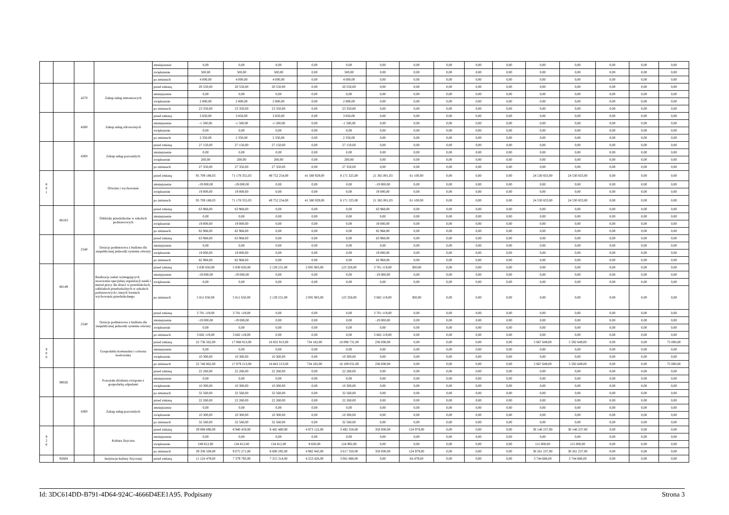| | | | | zmniejszenie | 0,00 | 0,00 | 0,00 | 0,00 | 0,00 | 0,00 | 0,00 | 0,00 | 0,00 | 0,00 | 0,00 | 0,00 | 0,00 | 0,00 | 0,00 |
| | | | | zwiększenie | 500,00 | 500,00 | 500,00 | 0,00 | 500,00 | 0,00 | 0,00 | 0,00 | 0,00 | 0,00 | 0,00 | 0,00 | 0,00 | 0,00 | 0,00 |
| | | | | po zmianach | 4 000,00 | 4 000,00 | 4 000,00 | 0,00 | 4 000,00 | 0,00 | 0,00 | 0,00 | 0,00 | 0,00 | 0,00 | 0,00 | 0,00 | 0,00 | 0,00 |
| | | 4270 | Zakup usług remontowych | przed zmianą | 20 550,00 | 20 550,00 | 20 550,00 | 0,00 | 20 550,00 | 0,00 | 0,00 | 0,00 | 0,00 | 0,00 | 0,00 | 0,00 | 0,00 | 0,00 | 0,00 |
| | | | | zmniejszenie | 0,00 | 0,00 | 0,00 | 0,00 | 0,00 | 0,00 | 0,00 | 0,00 | 0,00 | 0,00 | 0,00 | 0,00 | 0,00 | 0,00 | 0,00 |
| | | | | zwiększenie | 2 800,00 | 2 800,00 | 2 800,00 | 0,00 | 2 800,00 | 0,00 | 0,00 | 0,00 | 0,00 | 0,00 | 0,00 | 0,00 | 0,00 | 0,00 | 0,00 |
| | | | | po zmianach | 23 350,00 | 23 350,00 | 23 350,00 | 0,00 | 23 350,00 | 0,00 | 0,00 | 0,00 | 0,00 | 0,00 | 0,00 | 0,00 | 0,00 | 0,00 | 0,00 |
| | | 4280 | Zakup usług zdrowotnych | przed zmianą | 3 850,00 | 3 850,00 | 3 850,00 | 0,00 | 3 850,00 | 0,00 | 0,00 | 0,00 | 0,00 | 0,00 | 0,00 | 0,00 | 0,00 | 0,00 | 0,00 |
| | | | | zmniejszenie | -1 500,00 | -1 500,00 | -1 500,00 | 0,00 | -1 500,00 | 0,00 | 0,00 | 0,00 | 0,00 | 0,00 | 0,00 | 0,00 | 0,00 | 0,00 | 0,00 |
| | | | | zwiększenie | 0,00 | 0,00 | 0,00 | 0,00 | 0,00 | 0,00 | 0,00 | 0,00 | 0,00 | 0,00 | 0,00 | 0,00 | 0,00 | 0,00 | 0,00 |
| | | | | po zmianach | 2 350,00 | 2 350,00 | 2 350,00 | 0,00 | 2 350,00 | 0,00 | 0,00 | 0,00 | 0,00 | 0,00 | 0,00 | 0,00 | 0,00 | 0,00 | 0,00 |
| | | 4300 | Zakup usług pozostałych | przed zmianą | 27 150,00 | 27 150,00 | 27 150,00 | 0,00 | 27 150,00 | 0,00 | 0,00 | 0,00 | 0,00 | 0,00 | 0,00 | 0,00 | 0,00 | 0,00 | 0,00 |
| | | | | zmniejszenie | 0,00 | 0,00 | 0,00 | 0,00 | 0,00 | 0,00 | 0,00 | 0,00 | 0,00 | 0,00 | 0,00 | 0,00 | 0,00 | 0,00 | 0,00 |
| | | | | zwiększenie | 200,00 | 200,00 | 200,00 | 0,00 | 200,00 | 0,00 | 0,00 | 0,00 | 0,00 | 0,00 | 0,00 | 0,00 | 0,00 | 0,00 | 0,00 |
| | | | | po zmianach | 27 350,00 | 27 350,00 | 27 350,00 | 0,00 | 27 350,00 | 0,00 | 0,00 | 0,00 | 0,00 | 0,00 | 0,00 | 0,00 | 0,00 | 0,00 | 0,00 |
| 8 0 1 | | | Oświata i wychowanie | przed zmianą | 95 709 188,03 | 71 178 355,03 | 49 752 254,00 | 41 580 929,00 | 8 171 325,00 | 21 365 001,03 | 61 100,00 | 0,00 | 0,00 | 0,00 | 24 530 833,00 | 24 530 833,00 | 0,00 | 0,00 | 0,00 |
| | | | | zmniejszenie | -19 000,00 | -19 000,00 | 0,00 | 0,00 | 0,00 | -19 000,00 | 0,00 | 0,00 | 0,00 | 0,00 | 0,00 | 0,00 | 0,00 | 0,00 | 0,00 |
| | | | | zwiększenie | 19 000,00 | 19 000,00 | 0,00 | 0,00 | 0,00 | 19 000,00 | 0,00 | 0,00 | 0,00 | 0,00 | 0,00 | 0,00 | 0,00 | 0,00 | 0,00 |
| | | | | po zmianach | 95 709 188,03 | 71 178 355,03 | 49 752 254,00 | 41 580 929,00 | 8 171 325,00 | 21 365 001,03 | 61 100,00 | 0,00 | 0,00 | 0,00 | 24 530 833,00 | 24 530 833,00 | 0,00 | 0,00 | 0,00 |
| | 80103 | | Oddziały przedszkolne w szkołach podstawowych | przed zmianą | 63 968,00 | 63 968,00 | 0,00 | 0,00 | 0,00 | 63 968,00 | 0,00 | 0,00 | 0,00 | 0,00 | 0,00 | 0,00 | 0,00 | 0,00 | 0,00 |
| | | | | zmniejszenie | 0,00 | 0,00 | 0,00 | 0,00 | 0,00 | 0,00 | 0,00 | 0,00 | 0,00 | 0,00 | 0,00 | 0,00 | 0,00 | 0,00 | 0,00 |
| | | | | zwiększenie | 19 000,00 | 19 000,00 | 0,00 | 0,00 | 0,00 | 19 000,00 | 0,00 | 0,00 | 0,00 | 0,00 | 0,00 | 0,00 | 0,00 | 0,00 | 0,00 |
| | | | | po zmianach | 82 968,00 | 82 968,00 | 0,00 | 0,00 | 0,00 | 82 968,00 | 0,00 | 0,00 | 0,00 | 0,00 | 0,00 | 0,00 | 0,00 | 0,00 | 0,00 |
| | | 2540 | Dotacja podmiotowa z budżetu dla niepublicznej jednostki systemu oświaty | przed zmianą | 63 968,00 | 63 968,00 | 0,00 | 0,00 | 0,00 | 63 968,00 | 0,00 | 0,00 | 0,00 | 0,00 | 0,00 | 0,00 | 0,00 | 0,00 | 0,00 |
| | | | | zmniejszenie | 0,00 | 0,00 | 0,00 | 0,00 | 0,00 | 0,00 | 0,00 | 0,00 | 0,00 | 0,00 | 0,00 | 0,00 | 0,00 | 0,00 | 0,00 |
| | | | | zwiększenie | 19 000,00 | 19 000,00 | 0,00 | 0,00 | 0,00 | 19 000,00 | 0,00 | 0,00 | 0,00 | 0,00 | 0,00 | 0,00 | 0,00 | 0,00 | 0,00 |
| | | | | po zmianach | 82 968,00 | 82 968,00 | 0,00 | 0,00 | 0,00 | 82 968,00 | 0,00 | 0,00 | 0,00 | 0,00 | 0,00 | 0,00 | 0,00 | 0,00 | 0,00 |
| | 80149 | | Realizacja zadań wymagających stosowania specjalnej organizacji nauki i metod pracy dla dzieci w przedszkolach, oddziałach przedszkolnych w szkołach podstawowych i innych formach wychowania przedszkolnego | przed zmianą | 5 830 650,00 | 5 830 650,00 | 2 129 231,00 | 2 005 903,00 | 123 328,00 | 3 701 119,00 | 300,00 | 0,00 | 0,00 | 0,00 | 0,00 | 0,00 | 0,00 | 0,00 | 0,00 |
| | | | | zmniejszenie | -19 000,00 | -19 000,00 | 0,00 | 0,00 | 0,00 | -19 000,00 | 0,00 | 0,00 | 0,00 | 0,00 | 0,00 | 0,00 | 0,00 | 0,00 | 0,00 |
| | | | | zwiększenie | 0,00 | 0,00 | 0,00 | 0,00 | 0,00 | 0,00 | 0,00 | 0,00 | 0,00 | 0,00 | 0,00 | 0,00 | 0,00 | 0,00 | 0,00 |
| | | | | po zmianach | 5 811 650,00 | 5 811 650,00 | 2 129 231,00 | 2 005 903,00 | 123 328,00 | 3 682 119,00 | 300,00 | 0,00 | 0,00 | 0,00 | 0,00 | 0,00 | 0,00 | 0,00 | 0,00 |
| | | 2540 | Dotacja podmiotowa z budżetu dla niepublicznej jednostki systemu oświaty | przed zmianą | 3 701 119,00 | 3 701 119,00 | 0,00 | 0,00 | 0,00 | 3 701 119,00 | 0,00 | 0,00 | 0,00 | 0,00 | 0,00 | 0,00 | 0,00 | 0,00 | 0,00 |
| | | | | zmniejszenie | -19 000,00 | -19 000,00 | 0,00 | 0,00 | 0,00 | -19 000,00 | 0,00 | 0,00 | 0,00 | 0,00 | 0,00 | 0,00 | 0,00 | 0,00 | 0,00 |
| | | | | zwiększenie | 0,00 | 0,00 | 0,00 | 0,00 | 0,00 | 0,00 | 0,00 | 0,00 | 0,00 | 0,00 | 0,00 | 0,00 | 0,00 | 0,00 | 0,00 |
| | | | | po zmianach | 3 682 119,00 | 3 682 119,00 | 0,00 | 0,00 | 0,00 | 3 682 119,00 | 0,00 | 0,00 | 0,00 | 0,00 | 0,00 | 0,00 | 0,00 | 0,00 | 0,00 |
| 9 0 0 | | | Gospodarka komunalna i ochrona środowiska | przed zmianą | 22 736 562,00 | 17 068 913,00 | 16 832 913,00 | 734 182,00 | 16 098 731,00 | 236 000,00 | 0,00 | 0,00 | 0,00 | 0,00 | 5 667 649,00 | 5 592 649,00 | 0,00 | 0,00 | 75 000,00 |
| | | | | zmniejszenie | 0,00 | 0,00 | 0,00 | 0,00 | 0,00 | 0,00 | 0,00 | 0,00 | 0,00 | 0,00 | 0,00 | 0,00 | 0,00 | 0,00 | 0,00 |
| | | | | zwiększenie | 10 300,00 | 10 300,00 | 10 300,00 | 0,00 | 10 300,00 | 0,00 | 0,00 | 0,00 | 0,00 | 0,00 | 0,00 | 0,00 | 0,00 | 0,00 | 0,00 |
| | | | | po zmianach | 22 746 862,00 | 17 079 213,00 | 16 843 213,00 | 734 182,00 | 16 109 031,00 | 236 000,00 | 0,00 | 0,00 | 0,00 | 0,00 | 5 667 649,00 | 5 592 649,00 | 0,00 | 0,00 | 75 000,00 |
| | 90026 | | Pozostałe działania związane z gospodarką odpadami | przed zmianą | 22 260,00 | 22 260,00 | 22 260,00 | 0,00 | 22 260,00 | 0,00 | 0,00 | 0,00 | 0,00 | 0,00 | 0,00 | 0,00 | 0,00 | 0,00 | 0,00 |
| | | | | zmniejszenie | 0,00 | 0,00 | 0,00 | 0,00 | 0,00 | 0,00 | 0,00 | 0,00 | 0,00 | 0,00 | 0,00 | 0,00 | 0,00 | 0,00 | 0,00 |
| | | | | zwiększenie | 10 300,00 | 10 300,00 | 10 300,00 | 0,00 | 10 300,00 | 0,00 | 0,00 | 0,00 | 0,00 | 0,00 | 0,00 | 0,00 | 0,00 | 0,00 | 0,00 |
| | | | | po zmianach | 32 560,00 | 32 560,00 | 32 560,00 | 0,00 | 32 560,00 | 0,00 | 0,00 | 0,00 | 0,00 | 0,00 | 0,00 | 0,00 | 0,00 | 0,00 | 0,00 |
| | | 4300 | Zakup usług pozostałych | przed zmianą | 22 260,00 | 22 260,00 | 22 260,00 | 0,00 | 22 260,00 | 0,00 | 0,00 | 0,00 | 0,00 | 0,00 | 0,00 | 0,00 | 0,00 | 0,00 | 0,00 |
| | | | | zmniejszenie | 0,00 | 0,00 | 0,00 | 0,00 | 0,00 | 0,00 | 0,00 | 0,00 | 0,00 | 0,00 | 0,00 | 0,00 | 0,00 | 0,00 | 0,00 |
| | | | | zwiększenie | 10 300,00 | 10 300,00 | 10 300,00 | 0,00 | 10 300,00 | 0,00 | 0,00 | 0,00 | 0,00 | 0,00 | 0,00 | 0,00 | 0,00 | 0,00 | 0,00 |
| | | | | po zmianach | 32 560,00 | 32 560,00 | 32 560,00 | 0,00 | 32 560,00 | 0,00 | 0,00 | 0,00 | 0,00 | 0,00 | 0,00 | 0,00 | 0,00 | 0,00 | 0,00 |
| 9 2 6 | | | Kultura fizyczna | przed zmianą | 39 086 696,00 | 8 940 459,00 | 8 465 480,00 | 4 973 122,00 | 3 492 358,00 | 350 000,00 | 124 979,00 | 0,00 | 0,00 | 0,00 | 30 146 237,00 | 30 146 237,00 | 0,00 | 0,00 | 0,00 |
| | | | | zmniejszenie | 0,00 | 0,00 | 0,00 | 0,00 | 0,00 | 0,00 | 0,00 | 0,00 | 0,00 | 0,00 | 0,00 | 0,00 | 0,00 | 0,00 | 0,00 |
| | | | | zwiększenie | 249 812,00 | 134 812,00 | 134 812,00 | 9 820,00 | 124 992,00 | 0,00 | 0,00 | 0,00 | 0,00 | 0,00 | 115 000,00 | 115 000,00 | 0,00 | 0,00 | 0,00 |
| | | | | po zmianach | 39 336 508,00 | 9 075 271,00 | 8 600 292,00 | 4 982 942,00 | 3 617 350,00 | 350 000,00 | 124 979,00 | 0,00 | 0,00 | 0,00 | 30 261 237,00 | 30 261 237,00 | 0,00 | 0,00 | 0,00 |
| | 92604 | | Instytucje kultury fizycznej | przed zmianą | 11 124 479,00 | 7 379 793,00 | 7 315 314,00 | 4 253 426,00 | 3 061 888,00 | 0,00 | 64 479,00 | 0,00 | 0,00 | 0,00 | 3 744 686,00 | 3 744 686,00 | 0,00 | 0,00 | 0,00 |
Id: 3DC614DD-B791-4D64-924C-4666D4EE1A95. Podpisany Strona 3